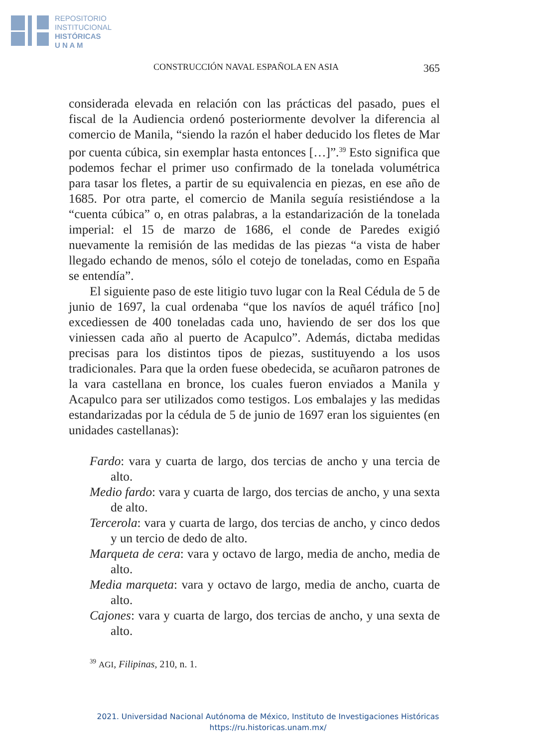REPOSITORIO
INSTITUCIONAL
HISTÓRICAS
U N A M
CONSTRUCCIÓN NAVAL ESPAÑOLA EN ASIA 365
considerada elevada en relación con las prácticas del pasado, pues el fiscal de la Audiencia ordenó posteriormente devolver la diferencia al comercio de Manila, “siendo la razón el haber deducido los fletes de Mar por cuenta cúbica, sin exemplar hasta entonces […]”.<sup>39</sup> Esto significa que podemos fechar el primer uso confirmado de la tonelada volumétrica para tasar los fletes, a partir de su equivalencia en piezas, en ese año de 1685. Por otra parte, el comercio de Manila seguía resistiéndose a la “cuenta cúbica” o, en otras palabras, a la estandarización de la tonelada imperial: el 15 de marzo de 1686, el conde de Paredes exigió nuevamente la remisión de las medidas de las piezas “a vista de haber llegado echando de menos, sólo el cotejo de toneladas, como en España se entendía”.
El siguiente paso de este litigio tuvo lugar con la Real Cédula de 5 de junio de 1697, la cual ordenaba “que los navíos de aquél tráfico [no] excediessen de 400 toneladas cada uno, haviendo de ser dos los que viniessen cada año al puerto de Acapulco”. Además, dictaba medidas precisas para los distintos tipos de piezas, sustituyendo a los usos tradicionales. Para que la orden fuese obedecida, se acuñaron patrones de la vara castellana en bronce, los cuales fueron enviados a Manila y Acapulco para ser utilizados como testigos. Los embalajes y las medidas estandarizadas por la cédula de 5 de junio de 1697 eran los siguientes (en unidades castellanas):
Fardo: vara y cuarta de largo, dos tercias de ancho y una tercia de alto.
Medio fardo: vara y cuarta de largo, dos tercias de ancho, y una sexta de alto.
Tercerola: vara y cuarta de largo, dos tercias de ancho, y cinco dedos y un tercio de dedo de alto.
Marqueta de cera: vara y octavo de largo, media de ancho, media de alto.
Media marqueta: vara y octavo de largo, media de ancho, cuarta de alto.
Cajones: vara y cuarta de largo, dos tercias de ancho, y una sexta de alto.
<sup>39</sup> AGI, Filipinas, 210, n. 1.
2021. Universidad Nacional Autónoma de México, Instituto de Investigaciones Históricas
https://ru.historicas.unam.mx/